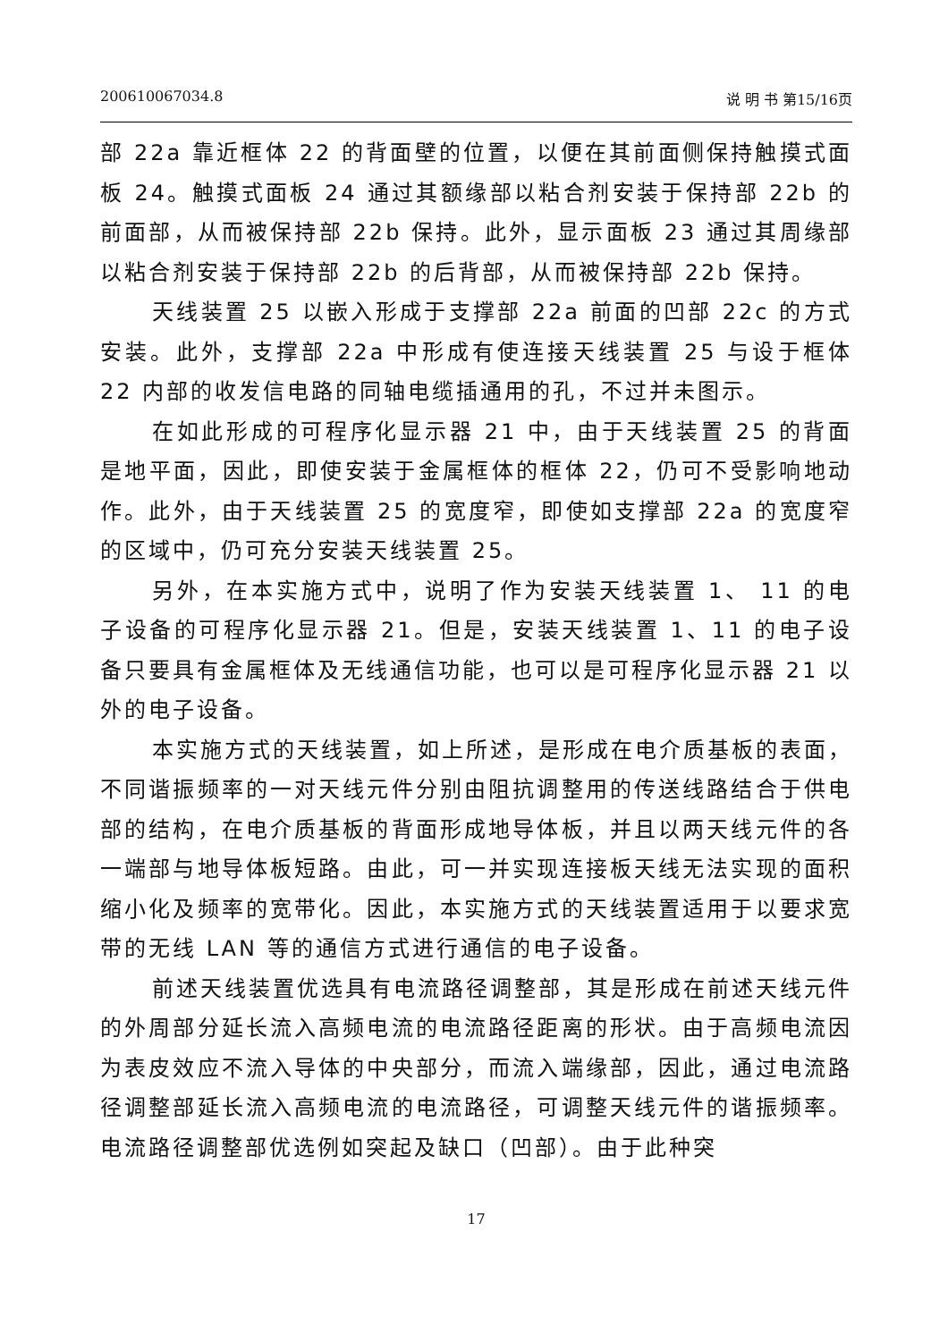200610067034.8 说 明 书 第15/16页
部 22a 靠近框体 22 的背面壁的位置，以便在其前面侧保持触摸式面板 24。触摸式面板 24 通过其额缘部以粘合剂安装于保持部 22b 的前面部，从而被保持部 22b 保持。此外，显示面板 23 通过其周缘部以粘合剂安装于保持部 22b 的后背部，从而被保持部 22b 保持。
天线装置 25 以嵌入形成于支撑部 22a 前面的凹部 22c 的方式安装。此外，支撑部 22a 中形成有使连接天线装置 25 与设于框体 22 内部的收发信电路的同轴电缆插通用的孔，不过并未图示。
在如此形成的可程序化显示器 21 中，由于天线装置 25 的背面是地平面，因此，即使安装于金属框体的框体 22，仍可不受影响地动作。此外，由于天线装置 25 的宽度窄，即使如支撑部 22a 的宽度窄的区域中，仍可充分安装天线装置 25。
另外，在本实施方式中，说明了作为安装天线装置 1、 11 的电子设备的可程序化显示器 21。但是，安装天线装置 1、11 的电子设备只要具有金属框体及无线通信功能，也可以是可程序化显示器 21 以外的电子设备。
本实施方式的天线装置，如上所述，是形成在电介质基板的表面，不同谐振频率的一对天线元件分别由阻抗调整用的传送线路结合于供电部的结构，在电介质基板的背面形成地导体板，并且以两天线元件的各一端部与地导体板短路。由此，可一并实现连接板天线无法实现的面积缩小化及频率的宽带化。因此，本实施方式的天线装置适用于以要求宽带的无线 LAN 等的通信方式进行通信的电子设备。
前述天线装置优选具有电流路径调整部，其是形成在前述天线元件的外周部分延长流入高频电流的电流路径距离的形状。由于高频电流因为表皮效应不流入导体的中央部分，而流入端缘部，因此，通过电流路径调整部延长流入高频电流的电流路径，可调整天线元件的谐振频率。电流路径调整部优选例如突起及缺口（凹部）。由于此种突
17